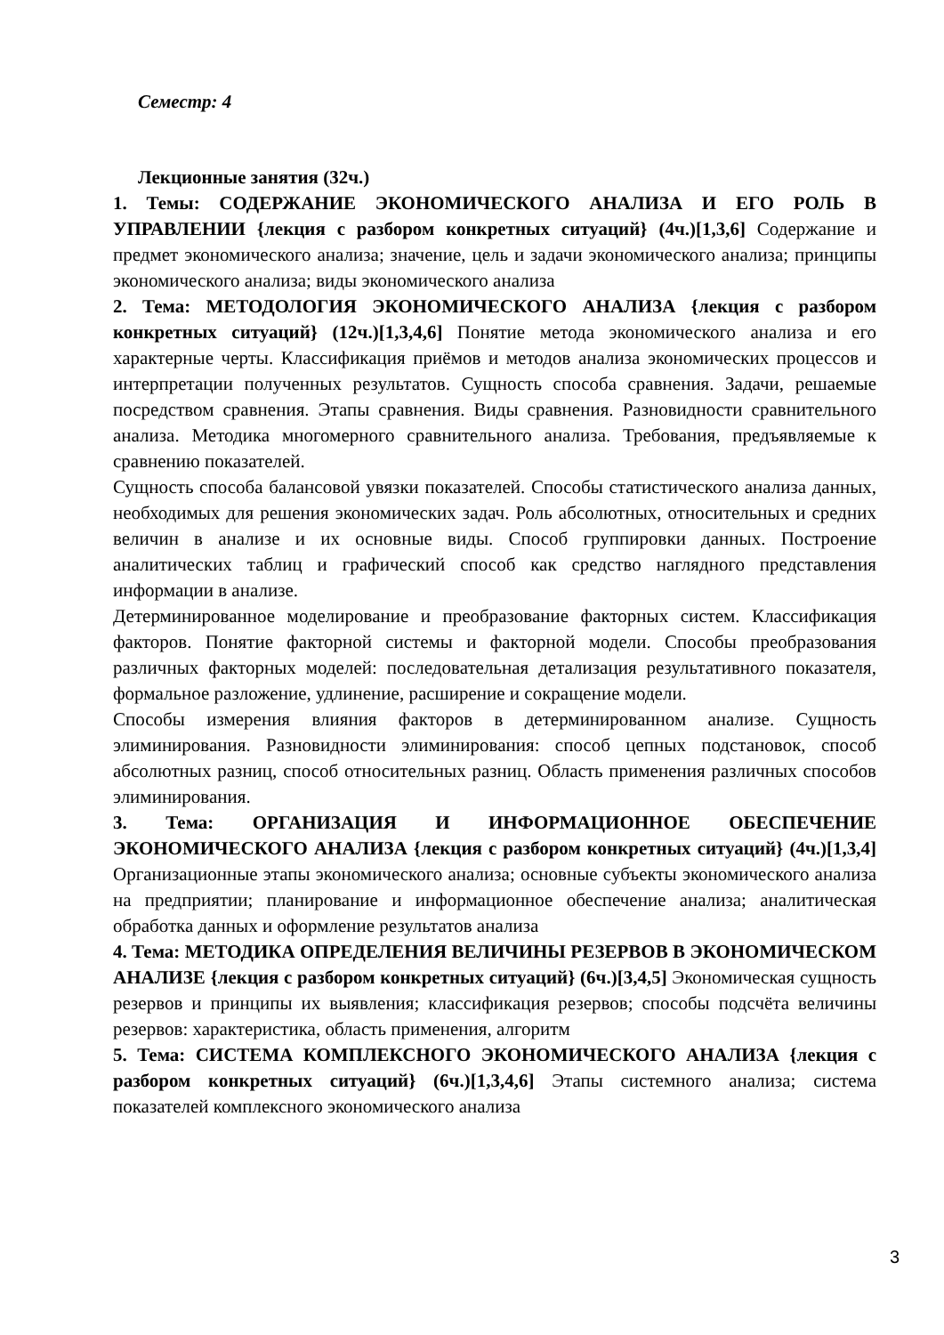Семестр: 4
Лекционные занятия (32ч.)
1. Темы: СОДЕРЖАНИЕ ЭКОНОМИЧЕСКОГО АНАЛИЗА И ЕГО РОЛЬ В УПРАВЛЕНИИ {лекция с разбором конкретных ситуаций} (4ч.)[1,3,6] Содержание и предмет экономического анализа; значение, цель и задачи экономического анализа; принципы экономического анализа; виды экономического анализа
2. Тема: МЕТОДОЛОГИЯ ЭКОНОМИЧЕСКОГО АНАЛИЗА {лекция с разбором конкретных ситуаций} (12ч.)[1,3,4,6] Понятие метода экономического анализа и его характерные черты. Классификация приёмов и методов анализа экономических процессов и интерпретации полученных результатов. Сущность способа сравнения. Задачи, решаемые посредством сравнения. Этапы сравнения. Виды сравнения. Разновидности сравнительного анализа. Методика многомерного сравнительного анализа. Требования, предъявляемые к сравнению показателей.
Сущность способа балансовой увязки показателей. Способы статистического анализа данных, необходимых для решения экономических задач. Роль абсолютных, относительных и средних величин в анализе и их основные виды. Способ группировки данных. Построение аналитических таблиц и графический способ как средство наглядного представления информации в анализе.
Детерминированное моделирование и преобразование факторных систем. Классификация факторов. Понятие факторной системы и факторной модели. Способы преобразования различных факторных моделей: последовательная детализация результативного показателя, формальное разложение, удлинение, расширение и сокращение модели.
Способы измерения влияния факторов в детерминированном анализе. Сущность элиминирования. Разновидности элиминирования: способ цепных подстановок, способ абсолютных разниц, способ относительных разниц. Область применения различных способов элиминирования.
3. Тема: ОРГАНИЗАЦИЯ И ИНФОРМАЦИОННОЕ ОБЕСПЕЧЕНИЕ ЭКОНОМИЧЕСКОГО АНАЛИЗА {лекция с разбором конкретных ситуаций} (4ч.)[1,3,4] Организационные этапы экономического анализа; основные субъекты экономического анализа на предприятии; планирование и информационное обеспечение анализа; аналитическая обработка данных и оформление результатов анализа
4. Тема: МЕТОДИКА ОПРЕДЕЛЕНИЯ ВЕЛИЧИНЫ РЕЗЕРВОВ В ЭКОНОМИЧЕСКОМ АНАЛИЗЕ {лекция с разбором конкретных ситуаций} (6ч.)[3,4,5] Экономическая сущность резервов и принципы их выявления; классификация резервов; способы подсчёта величины резервов: характеристика, область применения, алгоритм
5. Тема: СИСТЕМА КОМПЛЕКСНОГО ЭКОНОМИЧЕСКОГО АНАЛИЗА {лекция с разбором конкретных ситуаций} (6ч.)[1,3,4,6] Этапы системного анализа; система показателей комплексного экономического анализа
3